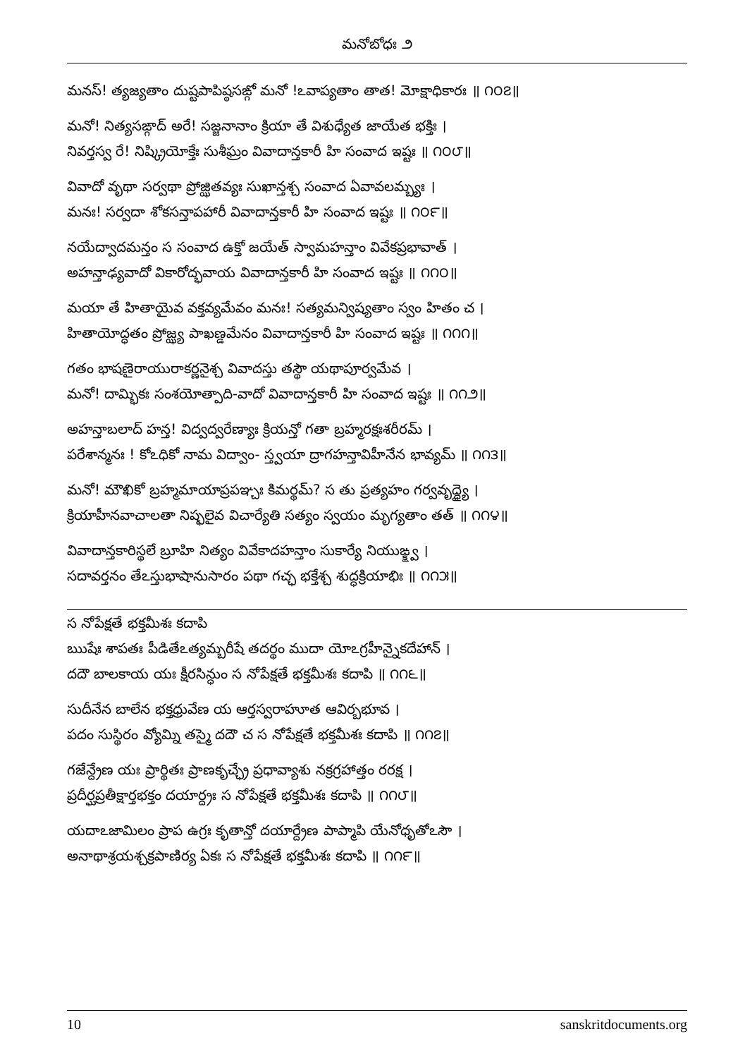మనోబోధః ౨
మనస్! త్యజ్యతాం దుష్టపాపిష్ఠసఙ్గో మనో !ఽవాప్యతాం తాత! మోక్షాధికారః ॥ ౧౦౭॥
మనో! నిత్యసఙ్గాద్ అరే! సజ్జనానాం క్రియా తే విశుధ్యేత జాయేత భక్తిః ।
నివర్తస్వ రే! నిష్క్రియోక్తేః సుశీఘ్రం వివాదాన్తకారీ హి సంవాద ఇష్టః ॥ ౧౦౮॥
వివాదో వృథా సర్వథా ప్రోజ్ఝితవ్యః సుఖాన్తశ్చ సంవాద ఏవావలమ్బ్యః ।
మనః! సర్వదా శోకసన్తాపహారీ వివాదాన్తకారీ హి సంవాద ఇష్టః ॥ ౧౦౯॥
నయేద్వాదమన్తం స సంవాద ఉక్తో జయేత్ స్వామహన్తాం వివేకప్రభావాత్ ।
అహన్తాఢ్యవాదో వికారోద్భవాయ వివాదాన్తకారీ హి సంవాద ఇష్టః ॥ ౧౧౦॥
మయా తే హితాయైవ వక్తవ్యమేవం మనః! సత్యమన్విష్యతాం స్వం హితం చ ।
హితాయోద్ధతం ప్రోజ్ఝ్య పాఖణ్డమేనం వివాదాన్తకారీ హి సంవాద ఇష్టః ॥ ౧౧౧॥
గతం భాషణైరాయురాకర్ణనైశ్చ వివాదస్తు తస్థౌ యథాపూర్వమేవ ।
మనో! దామ్భికః సంశయోత్పాది-వాదో వివాదాన్తకారీ హి సంవాద ఇష్టః ॥ ౧౧౨॥
అహన్తాబలాద్ హన్త! విద్వద్వరేణ్యాః క్రియన్తో గతా బ్రహ్మరక్షఃశరీరమ్ ।
పరేశాన్మనః ! కోఽధికో నామ విద్వాం- స్త్వయా ద్రాగహన్తావిహీనేన భావ్యమ్ ॥ ౧౧౩॥
మనో! మౌఖికో బ్రహ్మమాయాప్రపఞ్చః కిమర్థమ్? స తు ప్రత్యహం గర్వవృద్ధ్యై ।
క్రియాహీనవాచాలతా నిష్ఫలైవ విచార్యేతి సత్యం స్వయం మృగ్యతాం తత్ ॥ ౧౧౪॥
వివాదాన్తకారిస్థలే బ్రూహి నిత్యం వివేకాదహన్తాం సుకార్యే నియుఙ్క్ష్వ ।
సదావర్తనం తేఽస్తుభాషానుసారం పథా గచ్ఛ భక్తేశ్చ శుద్ధక్రియాభిః ॥ ౧౧౫॥
స నోపేక్షతే భక్తమీశః కదాపి
ఋషేః శాపతః పీడితేఽత్యమ్బరీషే తదర్థం ముదా యోఽగ్రహీన్నైకదేహాన్ ।
దదౌ బాలకాయ యః క్షీరసిన్ధుం స నోపేక్షతే భక్తమీశః కదాపి ॥ ౧౧౬॥
సుదీనేన బాలేన భక్తధ్రువేణ య ఆర్తస్వరాహూత ఆవిర్బభూవ ।
పదం సుస్థిరం వ్యోమ్ని తస్మై దదౌ చ స నోపేక్షతే భక్తమీశః కదాపి ॥ ౧౧౭॥
గజేన్ద్రేణ యః ప్రార్థితః ప్రాణకృచ్ఛ్రే ప్రధావ్యాశు నక్రగ్రహాత్తం రరక్ష ।
ప్రదీర్ఘప్రతీక్షార్తభక్తం దయార్ద్రః స నోపేక్షతే భక్తమీశః కదాపి ॥ ౧౧౮॥
యదాఽజామిలం ప్రాప ఉగ్రః కృతాన్తో దయార్ద్రేణ పాప్మాపి యేనోధృతోఽసౌ ।
అనాథాశ్రయశ్చక్రపాణిర్య ఏకః స నోపేక్షతే భక్తమీశః కదాపి ॥ ౧౧౯॥
10 sanskritdocuments.org